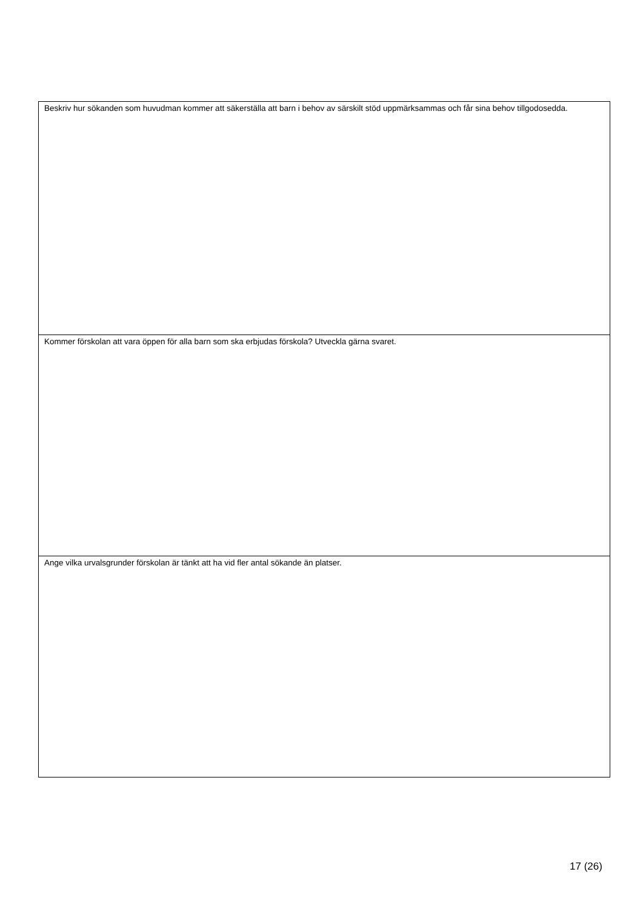| Beskriv hur sökanden som huvudman kommer att säkerställa att barn i behov av särskilt stöd uppmärksammas och får sina behov tillgodosedda. |
| Kommer förskolan att vara öppen för alla barn som ska erbjudas förskola? Utveckla gärna svaret. |
| Ange vilka urvalsgrunder förskolan är tänkt att ha vid fler antal sökande än platser. |
17 (26)